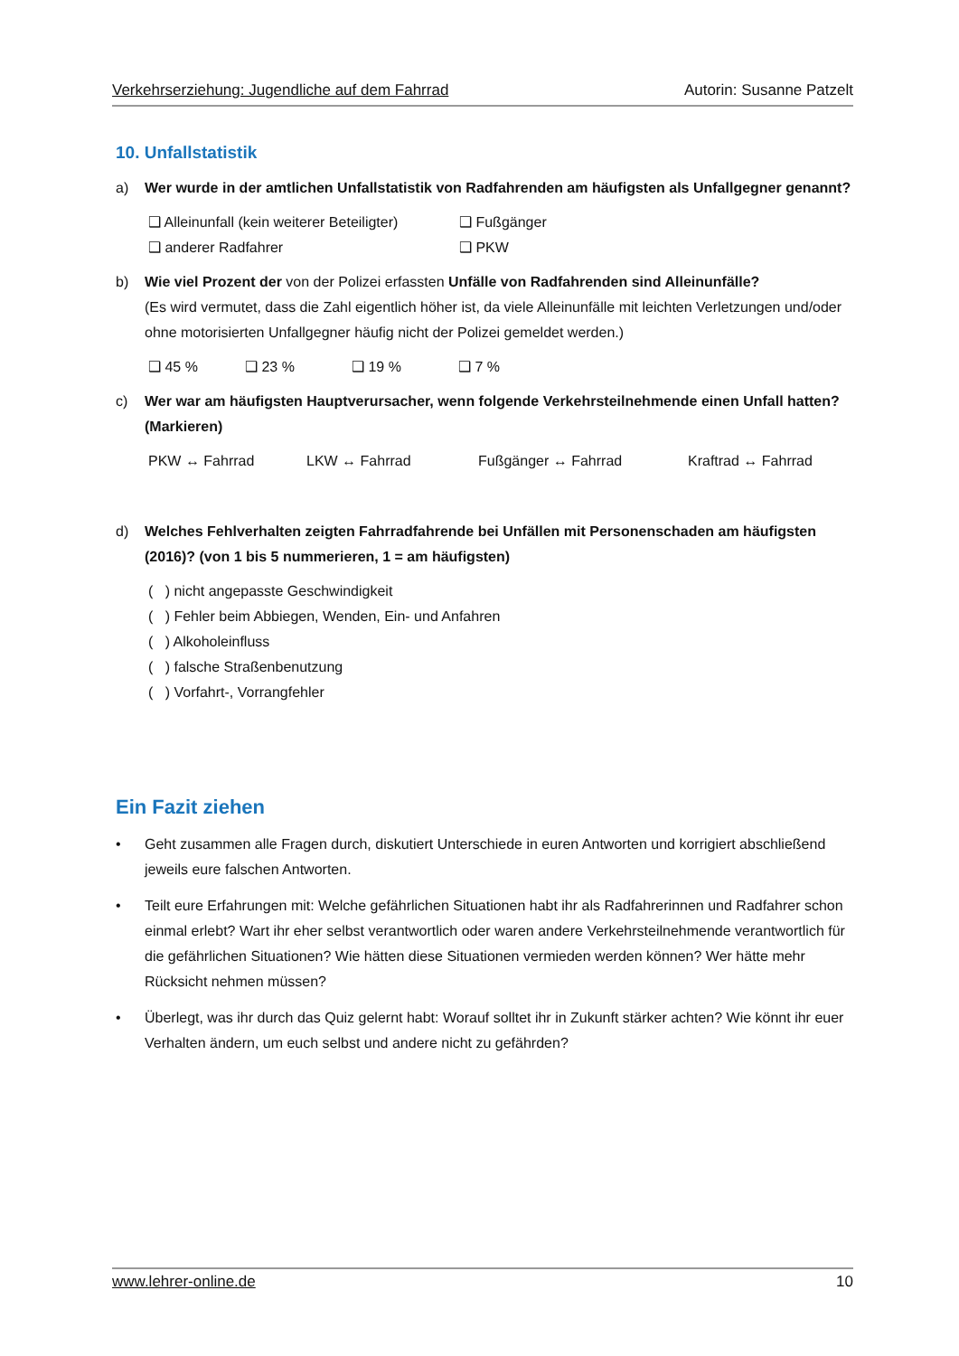Verkehrserziehung: Jugendliche auf dem Fahrrad Autorin: Susanne Patzelt
10. Unfallstatistik
a) Wer wurde in der amtlichen Unfallstatistik von Radfahrenden am häufigsten als Unfallgegner genannt?
❑ Alleinunfall (kein weiterer Beteiligter) ❑ Fußgänger
❑ anderer Radfahrer ❑ PKW
b) Wie viel Prozent der von der Polizei erfassten Unfälle von Radfahrenden sind Alleinunfälle?
(Es wird vermutet, dass die Zahl eigentlich höher ist, da viele Alleinunfälle mit leichten Verletzungen und/oder ohne motorisierten Unfallgegner häufig nicht der Polizei gemeldet werden.)
❑ 45 % ❑ 23 % ❑ 19 % ❑ 7 %
c) Wer war am häufigsten Hauptverursacher, wenn folgende Verkehrsteilnehmende einen Unfall hatten? (Markieren)
PKW ↔ Fahrrad LKW ↔ Fahrrad Fußgänger ↔ Fahrrad Kraftrad ↔ Fahrrad
d) Welches Fehlverhalten zeigten Fahrradfahrende bei Unfällen mit Personenschaden am häufigsten (2016)? (von 1 bis 5 nummerieren, 1 = am häufigsten)
( ) nicht angepasste Geschwindigkeit
( ) Fehler beim Abbiegen, Wenden, Ein- und Anfahren
( ) Alkoholeinfluss
( ) falsche Straßenbenutzung
( ) Vorfahrt-, Vorrangfehler
Ein Fazit ziehen
• Geht zusammen alle Fragen durch, diskutiert Unterschiede in euren Antworten und korrigiert abschließend jeweils eure falschen Antworten.
• Teilt eure Erfahrungen mit: Welche gefährlichen Situationen habt ihr als Radfahrerinnen und Radfahrer schon einmal erlebt? Wart ihr eher selbst verantwortlich oder waren andere Verkehrsteilnehmende verantwortlich für die gefährlichen Situationen? Wie hätten diese Situationen vermieden werden können? Wer hätte mehr Rücksicht nehmen müssen?
• Überlegt, was ihr durch das Quiz gelernt habt: Worauf solltet ihr in Zukunft stärker achten? Wie könnt ihr euer Verhalten ändern, um euch selbst und andere nicht zu gefährden?
www.lehrer-online.de 10